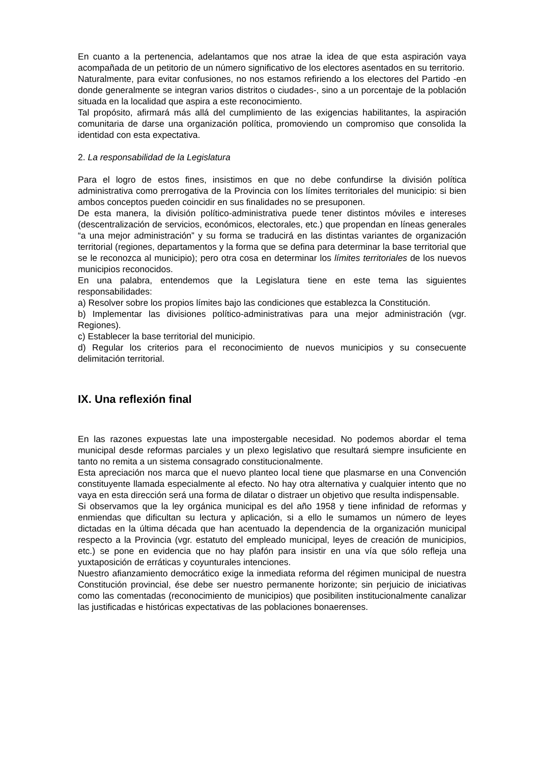En cuanto a la pertenencia, adelantamos que nos atrae la idea de que esta aspiración vaya acompañada de un petitorio de un número significativo de los electores asentados en su territorio.
Naturalmente, para evitar confusiones, no nos estamos refiriendo a los electores del Partido -en donde generalmente se integran varios distritos o ciudades-, sino a un porcentaje de la población situada en la localidad que aspira a este reconocimiento.
Tal propósito, afirmará más allá del cumplimiento de las exigencias habilitantes, la aspiración comunitaria de darse una organización política, promoviendo un compromiso que consolida la identidad con esta expectativa.
2. La responsabilidad de la Legislatura
Para el logro de estos fines, insistimos en que no debe confundirse la división política administrativa como prerrogativa de la Provincia con los límites territoriales del municipio: si bien ambos conceptos pueden coincidir en sus finalidades no se presuponen.
De esta manera, la división político-administrativa puede tener distintos móviles e intereses (descentralización de servicios, económicos, electorales, etc.) que propendan en líneas generales “a una mejor administración” y su forma se traducirá en las distintas variantes de organización territorial (regiones, departamentos y la forma que se defina para determinar la base territorial que se le reconozca al municipio); pero otra cosa en determinar los límites territoriales de los nuevos municipios reconocidos.
En una palabra, entendemos que la Legislatura tiene en este tema las siguientes responsabilidades:
a) Resolver sobre los propios límites bajo las condiciones que establezca la Constitución.
b) Implementar las divisiones político-administrativas para una mejor administración (vgr. Regiones).
c) Establecer la base territorial del municipio.
d) Regular los criterios para el reconocimiento de nuevos municipios y su consecuente delimitación territorial.
IX. Una reflexión final
En las razones expuestas late una impostergable necesidad. No podemos abordar el tema municipal desde reformas parciales y un plexo legislativo que resultará siempre insuficiente en tanto no remita a un sistema consagrado constitucionalmente.
Esta apreciación nos marca que el nuevo planteo local tiene que plasmarse en una Convención constituyente llamada especialmente al efecto. No hay otra alternativa y cualquier intento que no vaya en esta dirección será una forma de dilatar o distraer un objetivo que resulta indispensable.
Si observamos que la ley orgánica municipal es del año 1958 y tiene infinidad de reformas y enmiendas que dificultan su lectura y aplicación, si a ello le sumamos un número de leyes dictadas en la última década que han acentuado la dependencia de la organización municipal respecto a la Provincia (vgr. estatuto del empleado municipal, leyes de creación de municipios, etc.) se pone en evidencia que no hay plafón para insistir en una vía que sólo refleja una yuxtaposición de erráticas y coyunturales intenciones.
Nuestro afianzamiento democrático exige la inmediata reforma del régimen municipal de nuestra Constitución provincial, ése debe ser nuestro permanente horizonte; sin perjuicio de iniciativas como las comentadas (reconocimiento de municipios) que posibiliten institucionalmente canalizar las justificadas e históricas expectativas de las poblaciones bonaerenses.